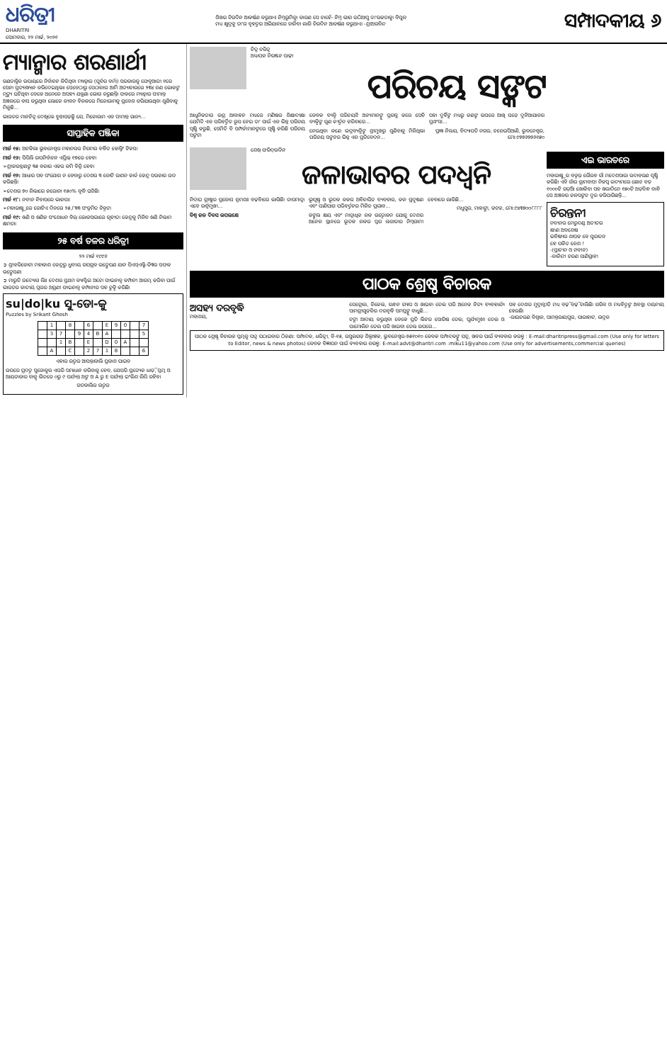ଧରିତ୍ରୀ
DHARITRI
ସୋମବାର, ୨୨ ମାର୍ଚ୍ଚ, ୨୦୨୧
ଶିଖର ଚିରଦିନ ଆକର୍ଷଣ କରୁଥାଏ ନିମ୍ନଭୂମିକୁ। କାରଣ ସେ ଚାହେଁ- ନିମ୍ନ ଭାଗ ଉଠିଆସୁ ତା'ଉଚ୍ଚତାକୁ। ବିପୁଳ ମଧ୍ୟ କ୍ଷୁଦ୍ରକୁ ତା'ର ବୃହତ୍ତର ଅଭିଯାନରେ ଚାଳିବା ଲାଗି ଚିରଦିନ ଆକର୍ଷଣ କରୁଥାଏ। -ଶ୍ରୀଅରବିନ୍ଦ
ସମ୍ପାଦକୀୟ ୬
ମ୍ୟାନ୍ମାର ଶରଣାର୍ଥୀ
ଗଣତାନ୍ତ୍ରିକ ଉପାୟରେ ନିର୍ବାଚନ ଜିତିଥିବା ମ୍ୟାନ୍ମାର (ପୂର୍ବର ବର୍ମା) ସରକାରକୁ ଫେବୃଆରୀ ୧ରେ ସେନା ପ୍ରତ୍ୟାଖ୍ୟାନ କରିଦେଇଥିଲା। ସେବେଠାରୁ ସେଠାକାର ଆର୍ମି ଅତ୍ୟାଚାରରେ ୨୩୪ ଜଣ ଲୋକଙ୍କ ମୃତ୍ୟୁ ଘଟିଥିବା ବେଳେ ଅନେକେ ଅସହ୍ୟ ଯନ୍ତ୍ରଣା ଭୋଗ କରୁଛନ୍ତି। ଫଳରେ ମ୍ୟାନ୍ମାର ସୀମାନ୍ତ ଅଞ୍ଚଳରେ ବାସ କରୁଥିବା ଲୋକେ ଜୀବନ ବିକଳରେ ମିଜୋରାମକୁ ପ୍ରବେଶ କରିଯାଉଥିବା ଶୁଣିବାକୁ ମିଳୁଛି...
ଭାରତର ମାନଚିତ୍ର ଦେଖିଲେ ବୁଝାପଡ଼ୁଛି ଯେ, ମିଜୋରାମ ଏକ ସୀମାନ୍ତ ରାଜ୍ୟ...
ସାପ୍ତାହିକ ପଞ୍ଜିକା
ମାର୍ଚ୍ଚ ୧୫: ଅଟକିଲା ଭୁବନେଶ୍ୱର ମହାନଗର ନିଗମର ବର୍ଦ୍ଧିତ ହୋଲ୍ଡିଂ ଟିକସ।
ମାର୍ଚ୍ଚ ୧୬: ପିପିଲି ଉପନିର୍ବାଚନ ଏପ୍ରିଲ୍ ୧୭ରେ ହେବ।
➢ଶ୍ରୀଜଗନ୍ନାଥଙ୍କ ୩୫ ହଜାର ଏକର ଜମି ବିକ୍ରି ହେବ।
ମାର୍ଚ୍ଚ ୧୭: ଆଧାର ସହ ସଂଯୋଗ ନ ହେବାରୁ ଦେଶର ୩ କୋଟି ରାଶନ କାର୍ଡ କେନ୍ଦ୍ର ସରକାର ରଦ୍ଦ କରିଛନ୍ତି।
➢ଦେଶର ୭୦ ଜିଲାରେ କରୋନା ୧୫୦% ବୃଦ୍ଧି ଘଟିଛି।
ମାର୍ଚ୍ଚ ୧୮: ନବୀନ ନିବାସରେ ଭାଜପା।
➢ମହାରାଷ୍ଟ୍ରରେ ଗୋଟିଏ ଦିନରେ ୨୫,୮୩୩ ସଂକ୍ରମିତ ଚିହ୍ନଟ।
ମାର୍ଚ୍ଚ ୧୯: ଖଣି ଓ ଖଣିଜ ସଂଶୋଧନ ବିଲ୍ ଲୋକସଭାରେ ଗୃହୀତ। କେନ୍ଦ୍ରକୁ ମିଳିବ ଖଣି ନିଲାମ କ୍ଷମତା।
୨୫ ବର୍ଷ ତଳର ଧରିତ୍ରୀ
୨୨ ମାର୍ଚ୍ଚ ୧୯୯୬
➲ ଶ୍ରୀହରିକୋଟା ମହାକାଶ କେନ୍ଦ୍ରରୁ ଧ୍ରୁବୀୟ ଉପଗ୍ରହ ଉତ୍କ୍ଷେପଣ ଯାନ ପିଏସ୍ଏଲ୍ଭି-ଡି୩ର ସଫଳ ଉତ୍କ୍ଷେପଣ।
➲ ମାରୁତି ଉଦ୍ୟୋଗ ଲିଃ ଦେଶର ପ୍ରଥମ କ୍ୟାପ୍ଟିଭ ଅଟୋ ଫାଇନାନ୍ସ କମ୍ପାନୀ ଆରମ୍ଭ କରିବା ପାଇଁ ଭାରତର ଜାତୀୟ ସ୍ତରର ଅଗ୍ରଣୀ ଫାଇନାନ୍ସ କମ୍ପାନୀର ସହ ଚୁକ୍ତି କରିଛି।
su|do|ku ସୁ-ଡୋ-କୁ
Puzzles by Srikant Ghosh
| | 1 | | 8 | | 6 | | E | 9 | 0 | | 7 |
| | 3 | 7 | | 9 | 4 | B | A | | | | 5 |
| | | 1 | B | | E | | D | 0 | A | | |
| | A | | C | | 2 | 7 | 1 | 8 | | | 6 |
ଏହାର ଉତ୍ତର ଆସନ୍ତାକାଲି ପ୍ରକାଶ ପାଇବ
ଉପରେ ପ୍ରଦତ୍ତ ସୁଡୋକୁର ଏପରି ସମାଧାନ କରିବାକୁ ହେବ, ଯେପରି ପ୍ରତ୍ୟେକ ଧାଡ଼ି, ସ୍ତମ୍ଭ ଓ ଆୟତାକାର ବାକ୍ସ ଭିତରେ ୦ରୁ ୯ ପର୍ଯ୍ୟନ୍ତ ଅଙ୍କ ଓ A ରୁ E ପର୍ଯ୍ୟନ୍ତ ଇଂଲିଶ ଲିପି ରହିବ।
ଗତକାଲିର ଉତ୍ତର
ଚିତ୍ର ଚରିତ୍ର
ଅଧ୍ୟାପକ ନିରଞ୍ଜନ ପାଢ଼ୀ
ପରିଚୟ ସଙ୍କଟ
ଆଧୁନିକତାର ଉଗ୍ର ଆବାହନ ମଧ୍ୟରେ ମଣିଷର ଶିକ୍ଷାଦୀକ୍ଷା ଯେମିତି ଏକ ପରିବର୍ତ୍ତିତ ରୂପ ନେଇ ତା' ପାଇଁ ଏକ ଭିନ୍ନ ପରିଚୟ ସୃଷ୍ଟି କରୁଛି, ସେମିତି ବି ସମ୍ପର୍କୀମାନଙ୍କରେ ସୃଷ୍ଟି କରିଛି ପରିଚୟ ସଙ୍କଟ।
କେବଳ ବ୍ୟକ୍ତି ପରିଚୟଟି ଅନ୍ୟମାନଙ୍କୁ ପ୍ରଗଳ୍ଭ କରେ ସେହି ବ୍ୟକ୍ତିଙ୍କ ଗୁଣ କୀର୍ତ୍ତନ କରିବାରେ...
ନେଇଥିବା ଜଣେ ଭଦ୍ରବ୍ୟକ୍ତିଙ୍କ ଶ୍ରୀମୁଖରୁ ଶୁଣିବାକୁ ମିଳିଥିଲା ପରିଚୟ ସଙ୍କଟର ଭିନ୍ନ ଏକ ପ୍ରତିବେଦନ...
ସହ। ଦୁହିଁଙ୍କ ମଧ୍ୟରୁ ଜଣଙ୍କ ଉପରେ ଆଖି ପଡ଼େ ଦୁନିଆଯାକର ପ୍ରଶଂସା...
ପ୍ରଜ୍ଞା ନିଲୟ, ବିଦ୍ୟାପତି ନଗର, ଚକେଇସିଆଣି, ଭୁବନେଶ୍ୱର, ମୋ:୯୭୭୬୭୭୬୧୫୦
ଶେଖ୍ ଫରିଦ୍ଉଦ୍ଦିନ
ଜଳାଭାବର ପଦଧ୍ୱନି
ନିଦାଘ ଗ୍ରୀଷ୍ମର ପ୍ରକୋପ କ୍ରମଶଃ ବଢ଼ିବାରେ ଲାଗିଛି। ତାପମାତ୍ରା ଏବେ ଉର୍ଦ୍ଧ୍ୱମୁଖୀ...
ବିଶ୍ୱ ଜଳ ଦିବସ ଉପଲକ୍ଷେ
ଭୂପୃଷ୍ଠ ଓ ଭୂତଳ ଜଳର ଅବିଚାରିତ ବ୍ୟବହାର, ଜଳ ପ୍ରଦୂଷଣ ଏବଂ ପାଣିପାଗ ପରିବର୍ତ୍ତନର ମିଳିତ ପ୍ରଭାବ...
ଜଙ୍ଗଲ କ୍ଷୟ ଏବଂ ମାତ୍ରାଧିକ ଜଳ ଉତ୍ତୋଳନ ଯୋଗୁ ଦେଶର ଅନେକ ସ୍ଥାନରେ ଭୂତଳ ଜଳର ସ୍ତର ଲଗାତାର ନିମ୍ନଗାମୀ ହେବାରେ ଲାଗିଛି...
ମଧୁପୁର, ମାହାଙ୍ଗା, କଟକ, ମୋ:୯୪୩୭୦୦୮୮୮୮
ଏଇ ଭାରତରେ
ମହାରାଷ୍ଟ୍ରର ବଡ୍ନର୍ ଭୈରବ ଗାଁ ମଦେଶସାରା ଉଦାହରଣ ସୃଷ୍ଟି କରିଛି। ଏହି ଗାଁର ଗ୍ରାମବାସୀ ନିଜସ୍ୱ ଉଦ୍ୟମରେ ଛୋଟ ବଡ଼ ୧୦୦୦ଟି ଗଡ଼ିଆ ଖୋଳିବା ସହ ଖରାଦିନେ ୧୫୦ଟି ଅଡ଼ିବନ୍ଧ ବାନ୍ଧି ସେ ଅଞ୍ଚଳର ଜଳସଙ୍କଟ ଦୂର କରିପାରିଛନ୍ତି...
ଚିରନ୍ତନୀ
ନବୀନର ମେରୁଦଣ୍ଡ ଅତୀତର
କ୍ଷୀଣ ଅବଶେଷ
ଭବିଷ୍ୟର ଶାସକ ହେ ପୁରାତନ
ହେ ପଳିତ କେଶ !
-(ପ୍ରାଚୀନ ଓ ନବୀନ)
-କାଳିନ୍ଦୀ ଚରଣ ପାଣିଗ୍ରାହୀ
ପାଠକ ଶ୍ରେଷ୍ଠ ବିଚାରକ
ଅସହ୍ୟ ଦରବୃଦ୍ଧି
ମହାଶୟ,
ପେଟ୍ରୋଲ, ଡିଜେଲ, ରନ୍ଧନ ଗ୍ୟାସ ଓ ଖାଇବା ତେଲ ପରି ଅନେକ ନିତ୍ୟ ବ୍ୟବହାର୍ଯ୍ୟ ସାମଗ୍ରୀଗୁଡ଼ିକର ଦରବୃଦ୍ଧି ସମସ୍ତଙ୍କୁ ବାଧୁଛି...
ଟଙ୍କା ଆଦାୟ କରୁଥିବା ବେଳେ ପ୍ରତି ଲିଟର ସୋରିଷ ତେଲ, ସୂର୍ଯ୍ୟମୁଖୀ ତେଲ ଓ ପାମୋଲିନ ତେଲ ପରି ଖାଇବା ତେଲ ଉପରେ...
ସହ ଦେଶର ମୁଦ୍ରାସ୍ଫୀତି ମଧ୍ୟ ବଢ଼ି ବଢ଼ି ଚାଲିଛି। ଗରିବ ଓ ମଧ୍ୟବିତ୍ତଙ୍କ ଅବସ୍ଥା ଦୟନୀୟ ହେଉଛି।
-ରାଇଚରଣ ବିଶ୍ୱାଳ, ସାମନ୍ତରାୟପୁର, ପାରାହାଟ, ଭଦ୍ରକ
ପାଠକ ଶ୍ରେଷ୍ଠ ବିଚାରକ ସ୍ତମ୍ଭକୁ ପତ୍ର ପଠାଇବାର ଠିକଣା: ସମ୍ପାଦକ, ଧରିତ୍ରୀ, ବି-୧୫, ରସୁଲଗଡ଼ ଶିଳ୍ପାଞ୍ଚଳ, ଭୁବନେଶ୍ୱର-୭୫୧୦୧୦ କେବଳ ସମ୍ପାଦକଙ୍କୁ ପତ୍ର, ଖବର ପାଇଁ ବ୍ୟବହାର କରନ୍ତୁ : E-mail:dharitripress@gmail.com (Use only for letters to Editor, news & news photos) କେବଳ ବିଜ୍ଞାପନ ପାଇଁ ବ୍ୟବହାର କରନ୍ତୁ: E-mail:advt@dharitri.com :miku11@yahoo.com (Use only for advertisements,commercial queries)